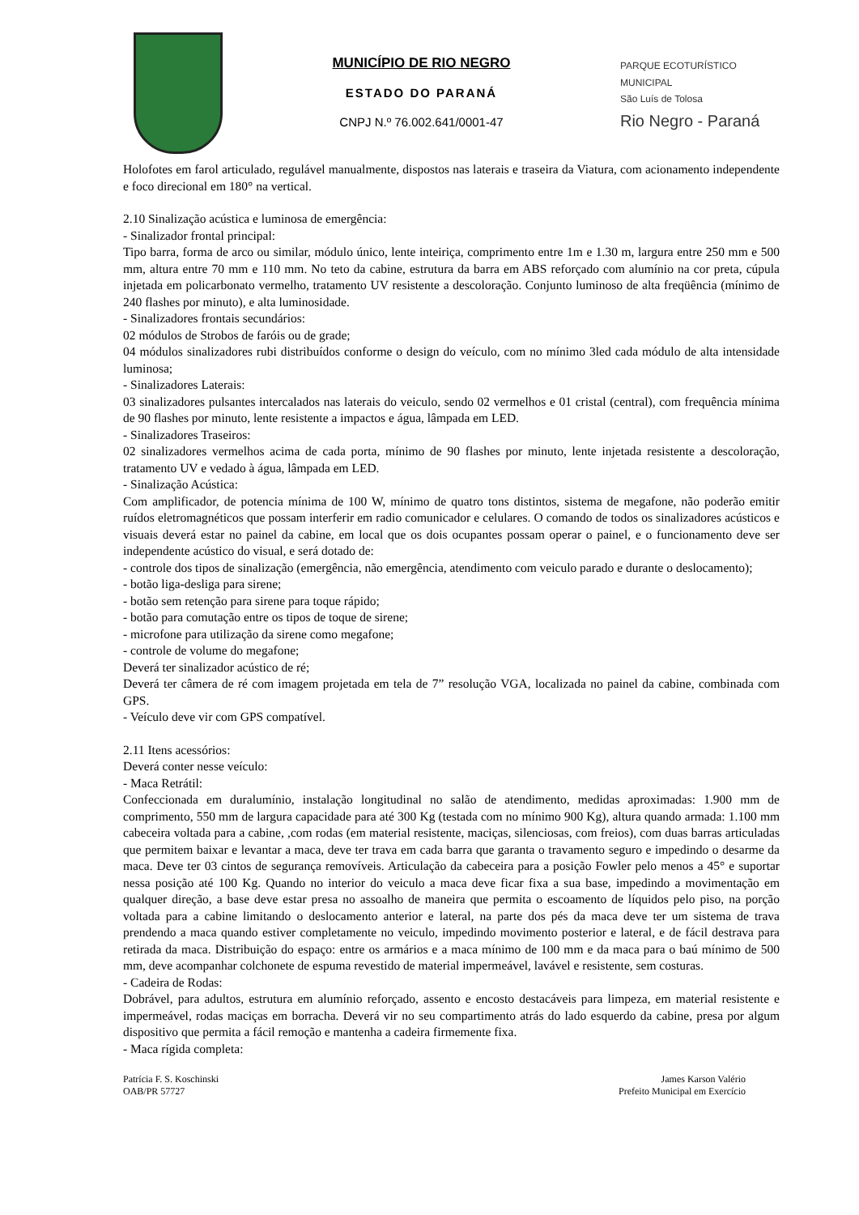MUNICÍPIO DE RIO NEGRO
ESTADO DO PARANÁ
CNPJ N.º 76.002.641/0001-47
PARQUE ECOTURÍSTICO MUNICIPAL
São Luís de Tolosa
Rio Negro - Paraná
Holofotes em farol articulado, regulável manualmente, dispostos nas laterais e traseira da Viatura, com acionamento independente e foco direcional em 180° na vertical.
2.10 Sinalização acústica e luminosa de emergência:
- Sinalizador frontal principal:
Tipo barra, forma de arco ou similar, módulo único, lente inteiriça, comprimento entre 1m e 1.30 m, largura entre 250 mm e 500 mm, altura entre 70 mm e 110 mm. No teto da cabine, estrutura da barra em ABS reforçado com alumínio na cor preta, cúpula injetada em policarbonato vermelho, tratamento UV resistente a descoloração. Conjunto luminoso de alta freqüência (mínimo de 240 flashes por minuto), e alta luminosidade.
- Sinalizadores frontais secundários:
02 módulos de Strobos de faróis ou de grade;
04 módulos sinalizadores rubi distribuídos conforme o design do veículo, com no mínimo 3led cada módulo de alta intensidade luminosa;
- Sinalizadores Laterais:
03 sinalizadores pulsantes intercalados nas laterais do veiculo, sendo 02 vermelhos e 01 cristal (central), com frequência mínima de 90 flashes por minuto, lente resistente a impactos e água, lâmpada em LED.
- Sinalizadores Traseiros:
02 sinalizadores vermelhos acima de cada porta, mínimo de 90 flashes por minuto, lente injetada resistente a descoloração, tratamento UV e vedado à água, lâmpada em LED.
- Sinalização Acústica:
Com amplificador, de potencia mínima de 100 W, mínimo de quatro tons distintos, sistema de megafone, não poderão emitir ruídos eletromagnéticos que possam interferir em radio comunicador e celulares. O comando de todos os sinalizadores acústicos e visuais deverá estar no painel da cabine, em local que os dois ocupantes possam operar o painel, e o funcionamento deve ser independente acústico do visual, e será dotado de:
- controle dos tipos de sinalização (emergência, não emergência, atendimento com veiculo parado e durante o deslocamento);
- botão liga-desliga para sirene;
- botão sem retenção para sirene para toque rápido;
- botão para comutação entre os tipos de toque de sirene;
- microfone para utilização da sirene como megafone;
- controle de volume do megafone;
Deverá ter sinalizador acústico de ré;
Deverá ter câmera de ré com imagem projetada em tela de 7” resolução VGA, localizada no painel da cabine, combinada com GPS.
- Veículo deve vir com GPS compatível.
2.11 Itens acessórios:
Deverá conter nesse veículo:
- Maca Retrátil:
Confeccionada em duralumínio, instalação longitudinal no salão de atendimento, medidas aproximadas: 1.900 mm de comprimento, 550 mm de largura capacidade para até 300 Kg (testada com no mínimo 900 Kg), altura quando armada: 1.100 mm cabeceira voltada para a cabine, ,com rodas (em material resistente, maciças, silenciosas, com freios), com duas barras articuladas que permitem baixar e levantar a maca, deve ter trava em cada barra que garanta o travamento seguro e impedindo o desarme da maca. Deve ter 03 cintos de segurança removíveis. Articulação da cabeceira para a posição Fowler pelo menos a 45° e suportar nessa posição até 100 Kg. Quando no interior do veiculo a maca deve ficar fixa a sua base, impedindo a movimentação em qualquer direção, a base deve estar presa no assoalho de maneira que permita o escoamento de líquidos pelo piso, na porção voltada para a cabine limitando o deslocamento anterior e lateral, na parte dos pés da maca deve ter um sistema de trava prendendo a maca quando estiver completamente no veiculo, impedindo movimento posterior e lateral, e de fácil destrava para retirada da maca. Distribuição do espaço: entre os armários e a maca mínimo de 100 mm e da maca para o baú mínimo de 500 mm, deve acompanhar colchonete de espuma revestido de material impermeável, lavável e resistente, sem costuras.
- Cadeira de Rodas:
Dobrável, para adultos, estrutura em alumínio reforçado, assento e encosto destacáveis para limpeza, em material resistente e impermeável, rodas maciças em borracha. Deverá vir no seu compartimento atrás do lado esquerdo da cabine, presa por algum dispositivo que permita a fácil remoção e mantenha a cadeira firmemente fixa.
- Maca rígida completa:
Patrícia F. S. Koschinski
OAB/PR 57727
James Karson Valério
Prefeito Municipal em Exercício